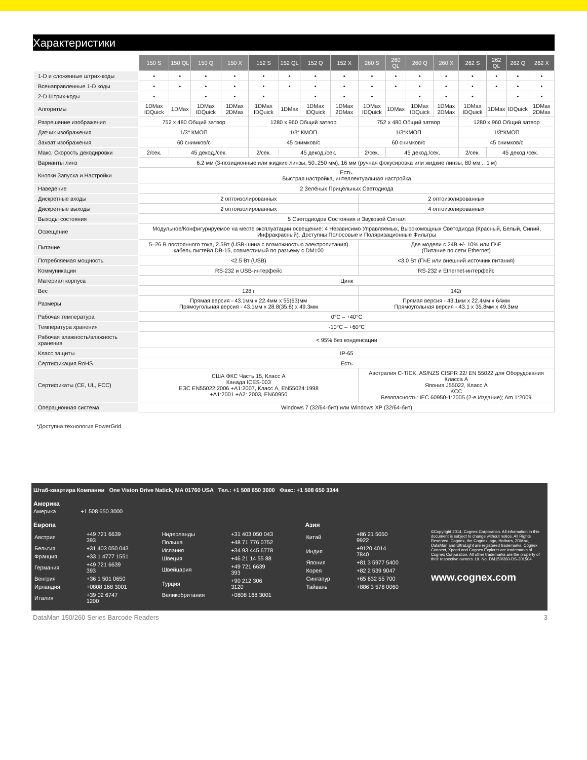Характеристики
| | 150 S | 150 QL | 150 Q | 150 X | 152 S | 152 QL | 152 Q | 152 X | 260 S | 260 QL | 260 Q | 260 X | 262 S | 262 QL | 262 Q | 262 X |
| 1-D и сложенные штрих-коды | • | • | • | • | • | • | • | • | • | • | • | • | • | • | • | • |
| Всенаправленные 1-D коды | • | • | • | • | • | • | • | • | • | • | • | • | • | • | • | • |
| 2-D Штрих-коды | • | | • | • | • | | • | • | • | | • | • | • | | • | • |
| Алгоритмы | 1DMax IDQuick | 1DMax | 1DMax IDQuick | 1DMax 2DMax | 1DMax IDQuick | 1DMax | 1DMax IDQuick | 1DMax 2DMax | 1DMax IDQuick | 1DMax | 1DMax IDQuick | 1DMax 2DMax | 1DMax IDQuick | 1DMax | IDQuick | 1DMax 2DMax |
| Разрешение изображения | 752 x 480 Общий затвор | | | | 1280 x 960 Общий затвор | | | | 752 x 480 Общий затвор | | | | 1280 x 960 Общий затвор | | | |
| Датчик изображения | 1/3“ КМОП | | | | 1/3“ КМОП | | | | 1/3“КМОП | | | | 1/3“КМОП | | | |
| Захват изображения | 60 снимков/с | | | | 45 снимков/с | | | | 60 снимков/с | | | | 45 снимков/с | | | |
| Макс. Скорость декодировки | 2/сек. | 45 декод./сек. | | | 2/сек. | 45 декод./сек. | | | 2/сек. | 45 декод./сек. | | | 2/сек. | 45 декод./сек. | | |
| Варианты линз | 6.2 мм (3-позиционные или жидкие линзы, 50..250 мм), 16 мм (ручная фокусировка или жидкие линзы, 80 мм .. 1 м) | | | | | | | | | | | | | | | |
| Кнопки Запуска и Настройки | Есть. Быстрая настройка, интеллектуальная настройка | | | | | | | | | | | | | | | |
| Наведение | 2 Зелёных Прицельных Светодиода | | | | | | | | | | | | | | | |
| Дискретные входы | 2 оптоизолированных | | | | | | | | 2 оптоизолированных | | | | | | | |
| Дискретные выходы | 2 оптоизолированных | | | | | | | | 4 оптоизолированных | | | | | | | |
| Выходы состояния | 5 Светодиодов Состояния и Звуковой Сигнал | | | | | | | | | | | | | | | |
| Освещение | Модульное/Конфигурируемое на месте эксплуатации освещение: 4 Независимо Управляемых, Высокомощных Светодиода (Красный, Белый, Синий, Инфракрасный). Доступны Полосовые и Поляризационные Фильтры | | | | | | | | | | | | | | | |
| Питание | 5–26 В постоянного тока, 2.5Вт (USB-шина с возможностью электропитания) кабель пигтейл DB-15, совместимый по разъёму с DM100 | | | | | | | | Две модели с 24В +/- 10% или ПчЕ (Питание по сети Ethernet) | | | | | | | |
| Потребляемая мощность | <2.5 Вт (USB) | | | | | | | | <3.0 Вт (ПчЕ или внешний источник питания) | | | | | | | |
| Коммуникации | RS-232 и USB-интерфейс | | | | | | | | RS-232 и Ethernet-интерфейс | | | | | | | |
| Материал корпуса | Цинк | | | | | | | | | | | | | | | |
| Вес | 128 г | | | | | | | | 142г | | | | | | | |
| Размеры | Прямая версия - 43.1мм x 22.4мм x 55(63)мм Прямоугольная версия - 43.1мм x 28.8(35.8) x 49.3мм | | | | | | | | Прямая версия - 43.1мм x 22.4мм x 64мм Прямоугольная версия - 43.1 x 35.8мм x 49.3мм | | | | | | | |
| Рабочая температура | 0°C – +40°C | | | | | | | | | | | | | | | |
| Температура хранения | -10°C – +60°C | | | | | | | | | | | | | | | |
| Рабочая влажность/влажность хранения | < 95% без конденсации | | | | | | | | | | | | | | | |
| Класс защиты | IP-65 | | | | | | | | | | | | | | | |
| Сертификация RoHS | Есть | | | | | | | | | | | | | | | |
| Сертификаты (CE, UL, FCC) | США ФКС Часть 15, Класс A Канада ICES-003 ЕЭС EN55022:2006 +A1:2007, Класс A, EN55024:1998 +A1:2001 +A2: 2003, EN60950 | | | | | | | | Австралия C-TICK, AS/NZS CISPR 22/ EN 55022 для Оборудования Класса A Япония J55022, Класс A KCC Безопасность: IEC 60950-1:2005 (2-е Издание); Am 1:2009 | | | | | | | |
| Операционная система | Windows 7 (32/64-бит) или Windows XP (32/64-бит) | | | | | | | | | | | | | | | |
*Доступна технология PowerGrid
Штаб-квартира Компании One Vision Drive Natick, MA 01760 USA Тел.: +1 508 650 3000 Факс: +1 508 650 3344
Америка
Америка +1 508 650 3000
Европа
| Австрия | +49 721 6639 393 |
| Бельгия | +31 403 050 043 |
| Франция | +33 1 4777 1551 |
| Германия | +49 721 6639 393 |
| Венгрия | +36 1 501 0650 |
| Ирландия | +0808 168 3001 |
| Италия | +39 02 6747 1200 |
| Нидерланды | +31 403 050 043 |
| Польша | +48 71 776 0752 |
| Испания | +34 93 445 6778 |
| Швеция | +46 21 14 55 88 |
| Швейцария | +49 721 6639 393 |
| Турция | +90 212 306 3120 |
| Великобритания | +0808 168 3001 |
Азия
| Китай | +86 21 5050 9922 |
| Индия | +9120 4014 7840 |
| Япония | +81 3 5977 5400 |
| Корея | +82 2 539 9047 |
| Сингапур | +65 632 55 700 |
| Тайвань | +886 3 578 0060 |
©Copyright 2014, Cognex Corporation. All information in this document is subject to change without notice. All Rights Reserved. Cognex, the Cognex logo, Hotbars, 2DMax, DataMan and UltraLight are registered trademarks. Cognex Connect, Xpand and Cognex Explorer are trademarks of Cognex Corporation. All other trademarks are the property of their respective owners. Lit. No. DM150/260-DS-201504
www.cognex.com
DataMan 150/260 Series Barcode Readers 3